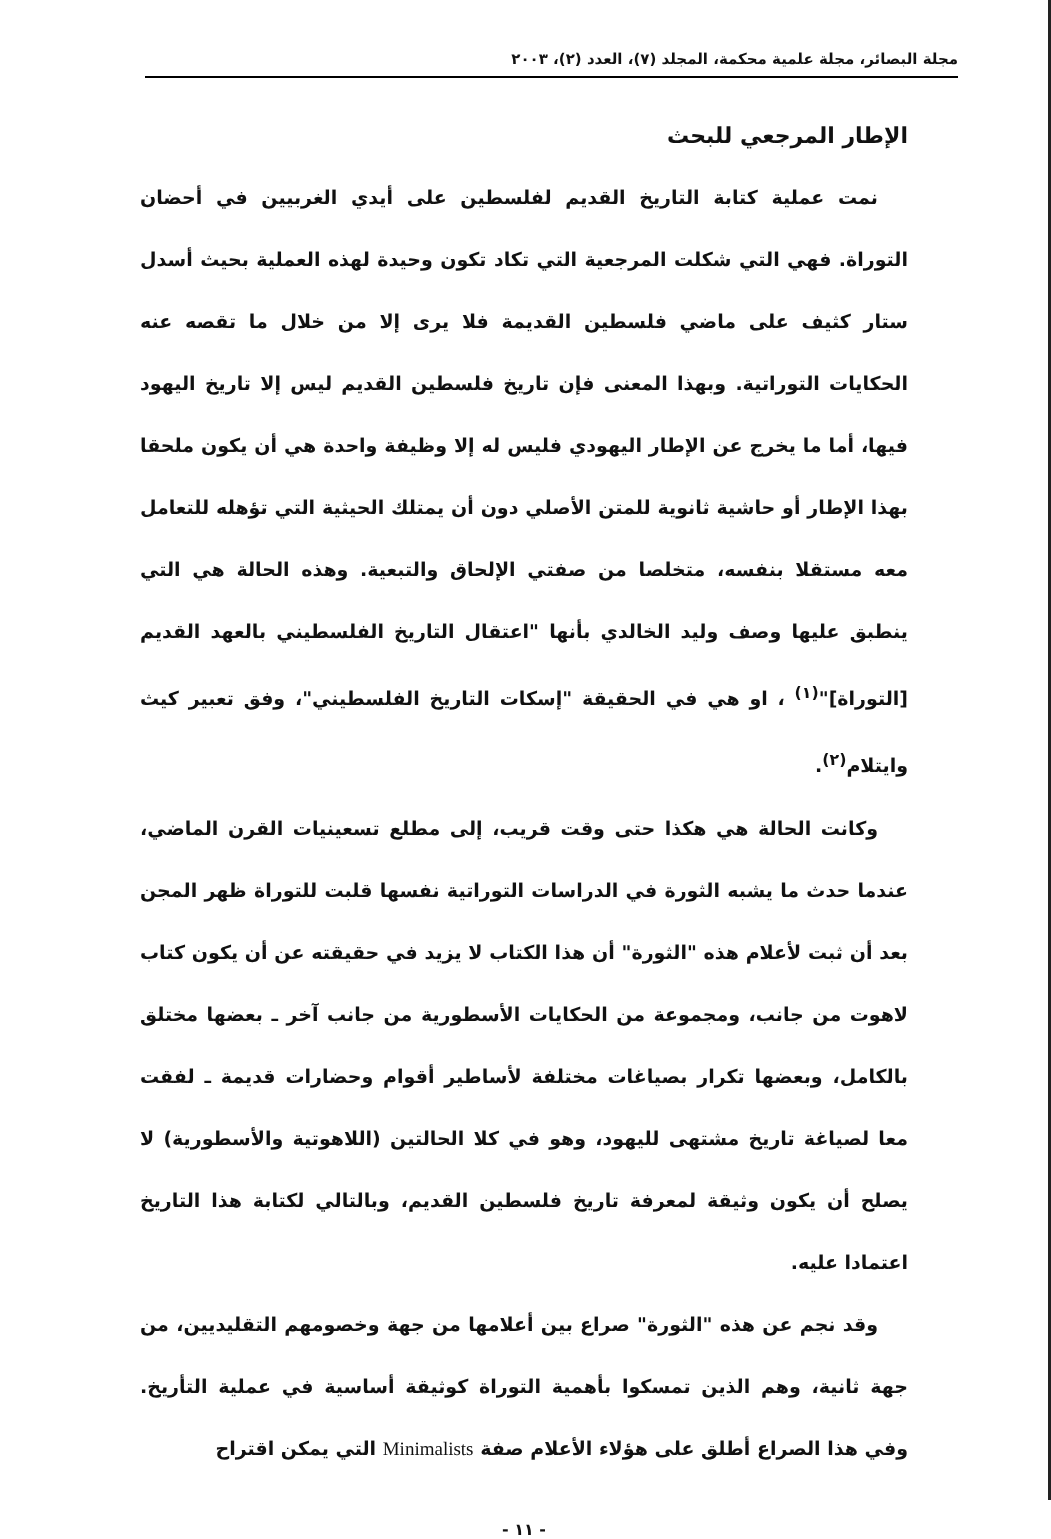مجلة البصائر، مجلة علمية محكمة، المجلد (٧)، العدد (٢)، ٢٠٠٣
الإطار المرجعي للبحث
نمت عملية كتابة التاريخ القديم لفلسطين على أيدي الغربيين في أحضان التوراة. فهي التي شكلت المرجعية التي تكاد تكون وحيدة لهذه العملية بحيث أسدل ستار كثيف على ماضي فلسطين القديمة فلا يرى إلا من خلال ما تقصه عنه الحكايات التوراتية. وبهذا المعنى فإن تاريخ فلسطين القديم ليس إلا تاريخ اليهود فيها، أما ما يخرج عن الإطار اليهودي فليس له إلا وظيفة واحدة هي أن يكون ملحقا بهذا الإطار أو حاشية ثانوية للمتن الأصلي دون أن يمتلك الحيثية التي تؤهله للتعامل معه مستقلا بنفسه، متخلصا من صفتي الإلحاق والتبعية. وهذه الحالة هي التي ينطبق عليها وصف وليد الخالدي بأنها "اعتقال التاريخ الفلسطيني بالعهد القديم [التوراة]"<sup>(١)</sup> ، او هي في الحقيقة "إسكات التاريخ الفلسطيني"، وفق تعبير كيث وايتلام<sup>(٢)</sup>.
وكانت الحالة هي هكذا حتى وقت قريب، إلى مطلع تسعينيات القرن الماضي، عندما حدث ما يشبه الثورة في الدراسات التوراتية نفسها قلبت للتوراة ظهر المجن بعد أن ثبت لأعلام هذه "الثورة" أن هذا الكتاب لا يزيد في حقيقته عن أن يكون كتاب لاهوت من جانب، ومجموعة من الحكايات الأسطورية من جانب آخر ـ بعضها مختلق بالكامل، وبعضها تكرار بصياغات مختلفة لأساطير أقوام وحضارات قديمة ـ لفقت معا لصياغة تاريخ مشتهى لليهود، وهو في كلا الحالتين (اللاهوتية والأسطورية) لا يصلح أن يكون وثيقة لمعرفة تاريخ فلسطين القديم، وبالتالي لكتابة هذا التاريخ اعتمادا عليه.
وقد نجم عن هذه "الثورة" صراع بين أعلامها من جهة وخصومهم التقليديين، من جهة ثانية، وهم الذين تمسكوا بأهمية التوراة كوثيقة أساسية في عملية التأريخ. وفي هذا الصراع أطلق على هؤلاء الأعلام صفة Minimalists التي يمكن اقتراح
- ١١ -